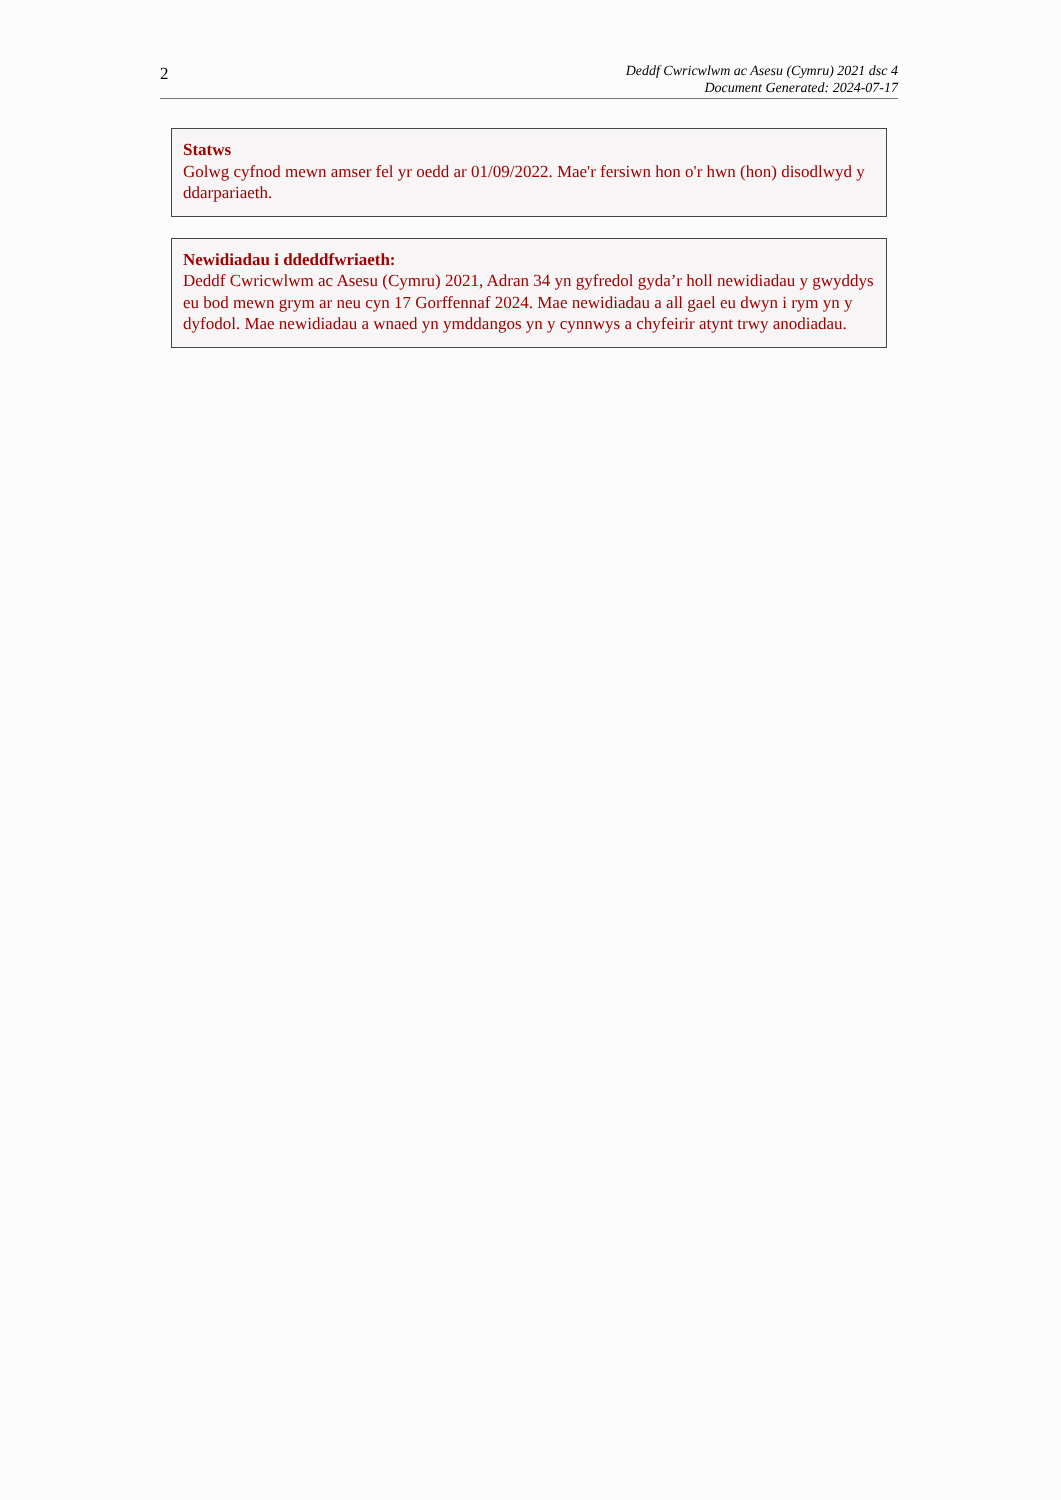2
Deddf Cwricwlwm ac Asesu (Cymru) 2021 dsc 4
Document Generated: 2024-07-17
Statws
Golwg cyfnod mewn amser fel yr oedd ar 01/09/2022. Mae'r fersiwn hon o'r hwn (hon) disodlwyd y ddarpariaeth.
Newidiadau i ddeddfwriaeth:
Deddf Cwricwlwm ac Asesu (Cymru) 2021, Adran 34 yn gyfredol gyda’r holl newidiadau y gwyddys eu bod mewn grym ar neu cyn 17 Gorffennaf 2024. Mae newidiadau a all gael eu dwyn i rym yn y dyfodol. Mae newidiadau a wnaed yn ymddangos yn y cynnwys a chyfeirir atynt trwy anodiadau.